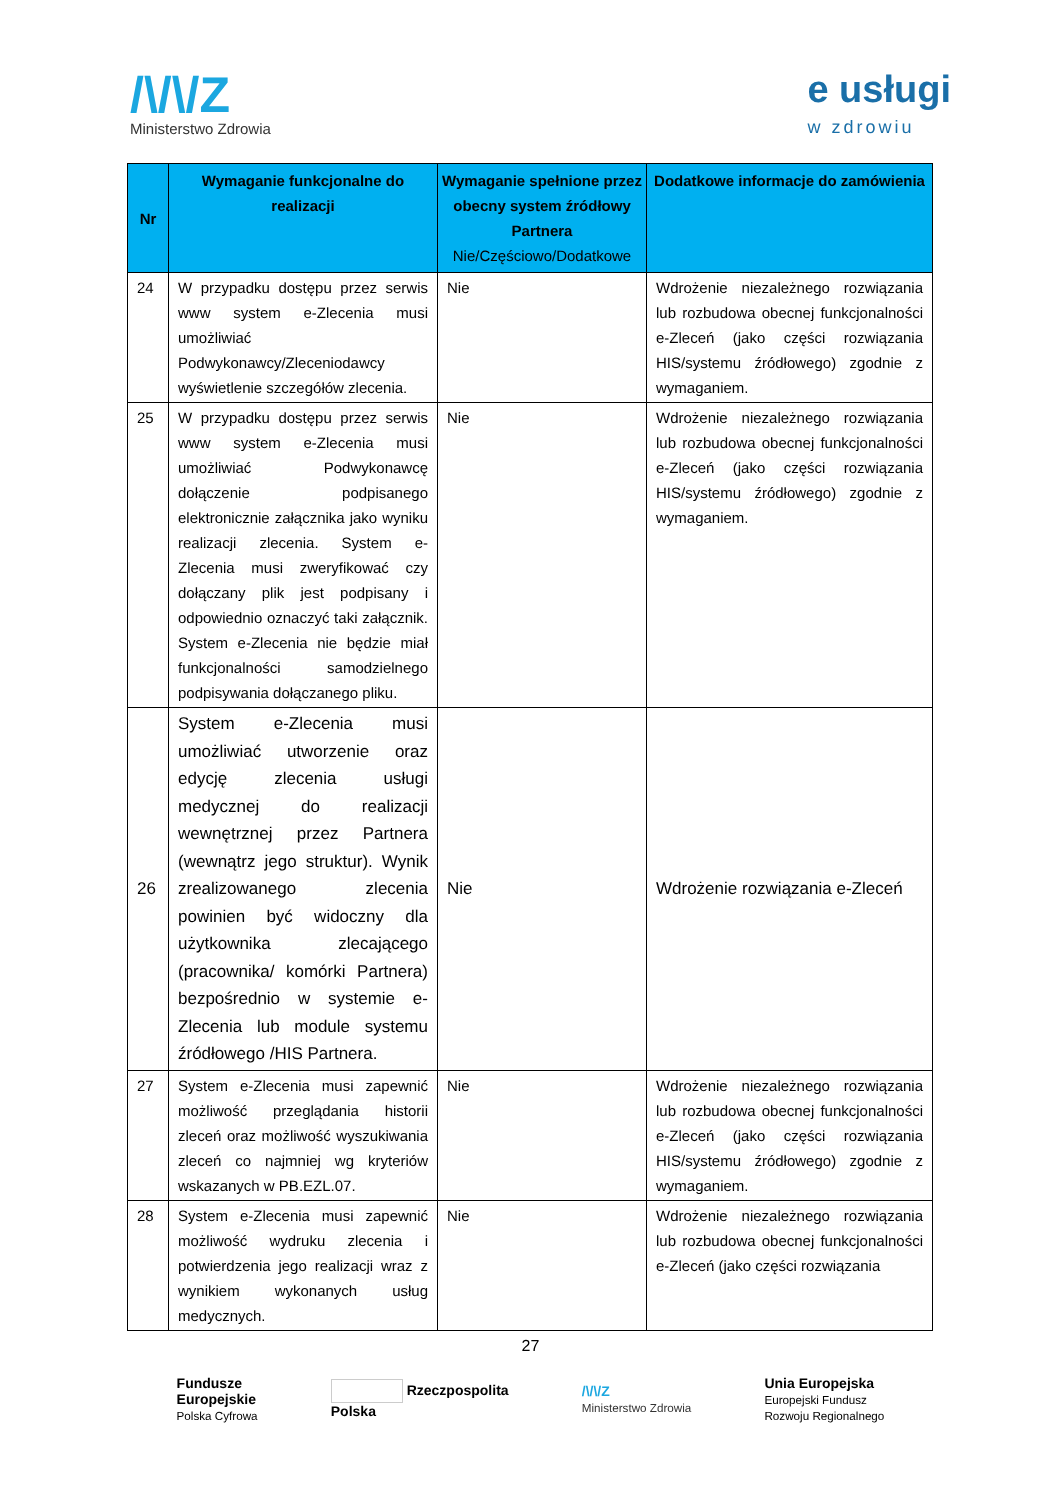/\/\/Z
Ministerstwo Zdrowia
e usługi
w zdrowiu
| Nr | Wymaganie funkcjonalne do realizacji | Wymaganie spełnione przez obecny system źródłowy Partnera Nie/Częściowo/Dodatkowe | Dodatkowe informacje do zamówienia |
| --- | --- | --- | --- |
| 24 | W przypadku dostępu przez serwis www system e-Zlecenia musi umożliwiać Podwykonawcy/Zleceniodawcy wyświetlenie szczegółów zlecenia. | Nie | Wdrożenie niezależnego rozwiązania lub rozbudowa obecnej funkcjonalności e-Zleceń (jako części rozwiązania HIS/systemu źródłowego) zgodnie z wymaganiem. |
| 25 | W przypadku dostępu przez serwis www system e-Zlecenia musi umożliwiać Podwykonawcę dołączenie podpisanego elektronicznie załącznika jako wyniku realizacji zlecenia. System e-Zlecenia musi zweryfikować czy dołączany plik jest podpisany i odpowiednio oznaczyć taki załącznik. System e-Zlecenia nie będzie miał funkcjonalności samodzielnego podpisywania dołączanego pliku. | Nie | Wdrożenie niezależnego rozwiązania lub rozbudowa obecnej funkcjonalności e-Zleceń (jako części rozwiązania HIS/systemu źródłowego) zgodnie z wymaganiem. |
| 26 | System e-Zlecenia musi umożliwiać utworzenie oraz edycję zlecenia usługi medycznej do realizacji wewnętrznej przez Partnera (wewnątrz jego struktur). Wynik zrealizowanego zlecenia powinien być widoczny dla użytkownika zlecającego (pracownika/ komórki Partnera) bezpośrednio w systemie e-Zlecenia lub module systemu źródłowego /HIS Partnera. | Nie | Wdrożenie rozwiązania e-Zleceń |
| 27 | System e-Zlecenia musi zapewnić możliwość przeglądania historii zleceń oraz możliwość wyszukiwania zleceń co najmniej wg kryteriów wskazanych w PB.EZL.07. | Nie | Wdrożenie niezależnego rozwiązania lub rozbudowa obecnej funkcjonalności e-Zleceń (jako części rozwiązania HIS/systemu źródłowego) zgodnie z wymaganiem. |
| 28 | System e-Zlecenia musi zapewnić możliwość wydruku zlecenia i potwierdzenia jego realizacji wraz z wynikiem wykonanych usług medycznych. | Nie | Wdrożenie niezależnego rozwiązania lub rozbudowa obecnej funkcjonalności e-Zleceń (jako części rozwiązania |
27
Fundusze
Europejskie
Polska Cyfrowa
Rzeczpospolita
Polska
/\/\/Z
Ministerstwo Zdrowia
Unia Europejska
Europejski Fundusz
Rozwoju Regionalnego